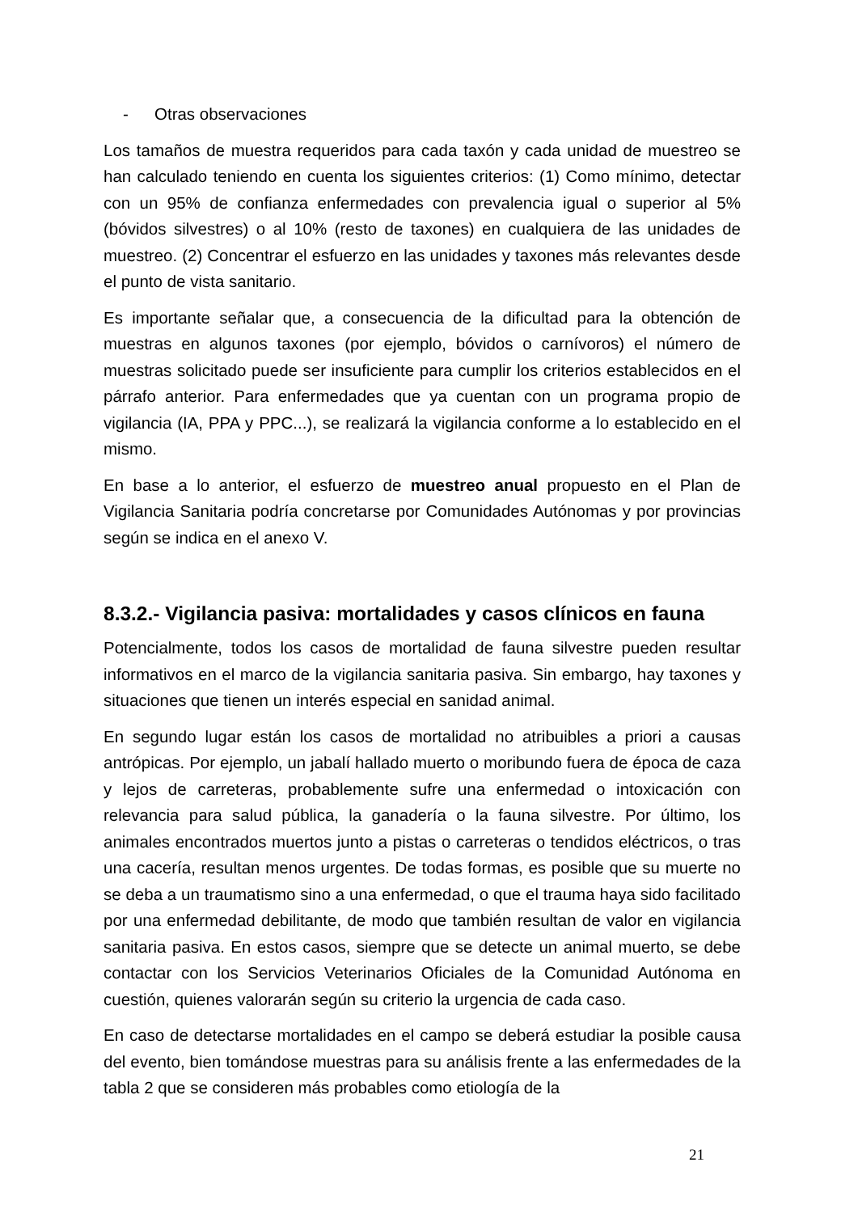- Otras observaciones
Los tamaños de muestra requeridos para cada taxón y cada unidad de muestreo se han calculado teniendo en cuenta los siguientes criterios: (1) Como mínimo, detectar con un 95% de confianza enfermedades con prevalencia igual o superior al 5% (bóvidos silvestres) o al 10% (resto de taxones) en cualquiera de las unidades de muestreo. (2) Concentrar el esfuerzo en las unidades y taxones más relevantes desde el punto de vista sanitario.
Es importante señalar que, a consecuencia de la dificultad para la obtención de muestras en algunos taxones (por ejemplo, bóvidos o carnívoros) el número de muestras solicitado puede ser insuficiente para cumplir los criterios establecidos en el párrafo anterior. Para enfermedades que ya cuentan con un programa propio de vigilancia (IA, PPA y PPC...), se realizará la vigilancia conforme a lo establecido en el mismo.
En base a lo anterior, el esfuerzo de muestreo anual propuesto en el Plan de Vigilancia Sanitaria podría concretarse por Comunidades Autónomas y por provincias según se indica en el anexo V.
8.3.2.- Vigilancia pasiva: mortalidades y casos clínicos en fauna
Potencialmente, todos los casos de mortalidad de fauna silvestre pueden resultar informativos en el marco de la vigilancia sanitaria pasiva. Sin embargo, hay taxones y situaciones que tienen un interés especial en sanidad animal.
En segundo lugar están los casos de mortalidad no atribuibles a priori a causas antrópicas. Por ejemplo, un jabalí hallado muerto o moribundo fuera de época de caza y lejos de carreteras, probablemente sufre una enfermedad o intoxicación con relevancia para salud pública, la ganadería o la fauna silvestre. Por último, los animales encontrados muertos junto a pistas o carreteras o tendidos eléctricos, o tras una cacería, resultan menos urgentes. De todas formas, es posible que su muerte no se deba a un traumatismo sino a una enfermedad, o que el trauma haya sido facilitado por una enfermedad debilitante, de modo que también resultan de valor en vigilancia sanitaria pasiva. En estos casos, siempre que se detecte un animal muerto, se debe contactar con los Servicios Veterinarios Oficiales de la Comunidad Autónoma en cuestión, quienes valorarán según su criterio la urgencia de cada caso.
En caso de detectarse mortalidades en el campo se deberá estudiar la posible causa del evento, bien tomándose muestras para su análisis frente a las enfermedades de la tabla 2 que se consideren más probables como etiología de la
21